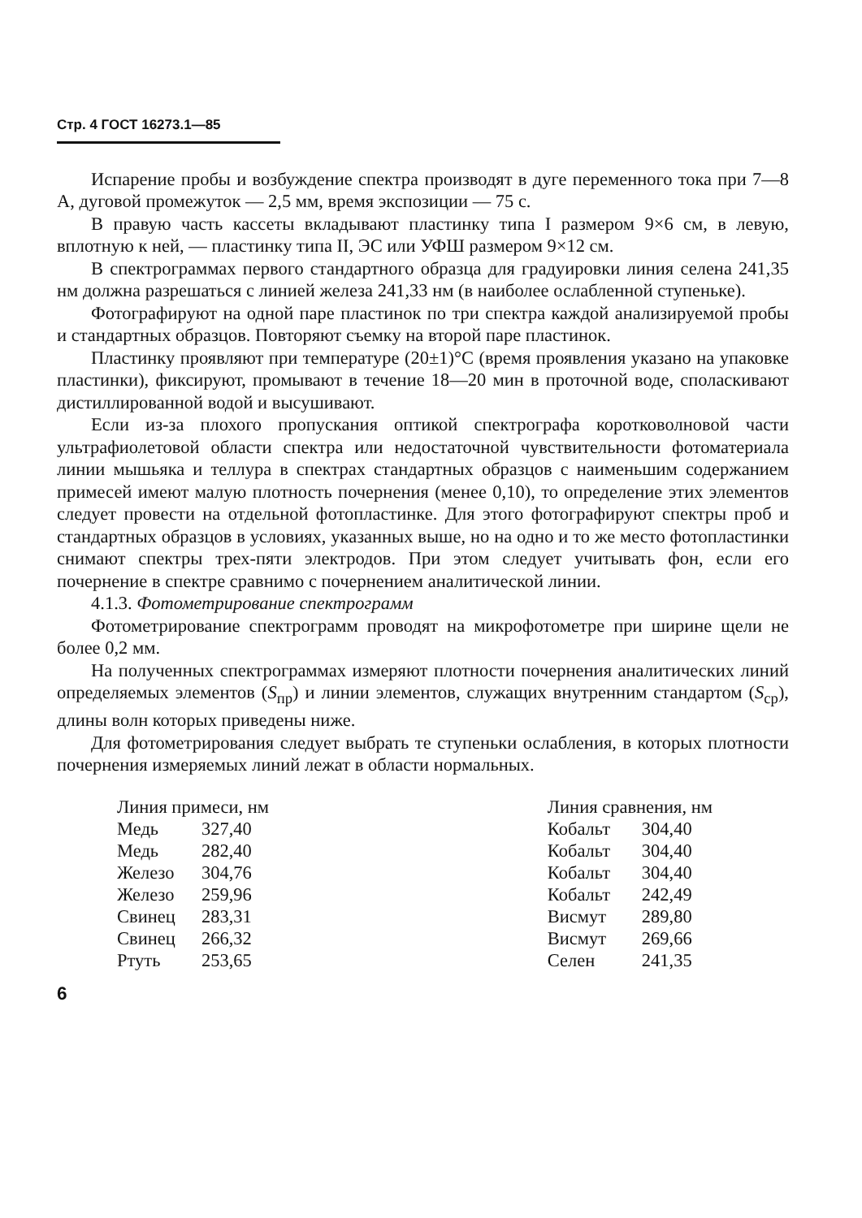Стр. 4 ГОСТ 16273.1—85
Испарение пробы и возбуждение спектра производят в дуге переменного тока при 7—8 А, дуговой промежуток — 2,5 мм, время экспозиции — 75 с.
В правую часть кассеты вкладывают пластинку типа I размером 9×6 см, в левую, вплотную к ней, — пластинку типа II, ЭС или УФШ размером 9×12 см.
В спектрограммах первого стандартного образца для градуировки линия селена 241,35 нм должна разрешаться с линией железа 241,33 нм (в наиболее ослабленной ступеньке).
Фотографируют на одной паре пластинок по три спектра каждой анализируемой пробы и стандартных образцов. Повторяют съемку на второй паре пластинок.
Пластинку проявляют при температуре (20±1)°С (время проявления указано на упаковке пластинки), фиксируют, промывают в течение 18—20 мин в проточной воде, споласкивают дистиллированной водой и высушивают.
Если из-за плохого пропускания оптикой спектрографа коротковолновой части ультрафиолетовой области спектра или недостаточной чувствительности фотоматериала линии мышьяка и теллура в спектрах стандартных образцов с наименьшим содержанием примесей имеют малую плотность почернения (менее 0,10), то определение этих элементов следует провести на отдельной фотопластинке. Для этого фотографируют спектры проб и стандартных образцов в условиях, указанных выше, но на одно и то же место фотопластинки снимают спектры трех-пяти электродов. При этом следует учитывать фон, если его почернение в спектре сравнимо с почернением аналитической линии.
4.1.3. Фотометрирование спектрограмм
Фотометрирование спектрограмм проводят на микрофотометре при ширине щели не более 0,2 мм.
На полученных спектрограммах измеряют плотности почернения аналитических линий определяемых элементов (S<sub>пр</sub>) и линии элементов, служащих внутренним стандартом (S<sub>ср</sub>), длины волн которых приведены ниже.
Для фотометрирования следует выбрать те ступеньки ослабления, в которых плотности почернения измеряемых линий лежат в области нормальных.
| Линия примеси, нм | |
| --- | --- |
| Медь | 327,40 |
| Медь | 282,40 |
| Железо | 304,76 |
| Железо | 259,96 |
| Свинец | 283,31 |
| Свинец | 266,32 |
| Ртуть | 253,65 |
| Линия сравнения, нм | |
| --- | --- |
| Кобальт | 304,40 |
| Кобальт | 304,40 |
| Кобальт | 304,40 |
| Кобальт | 242,49 |
| Висмут | 289,80 |
| Висмут | 269,66 |
| Селен | 241,35 |
6